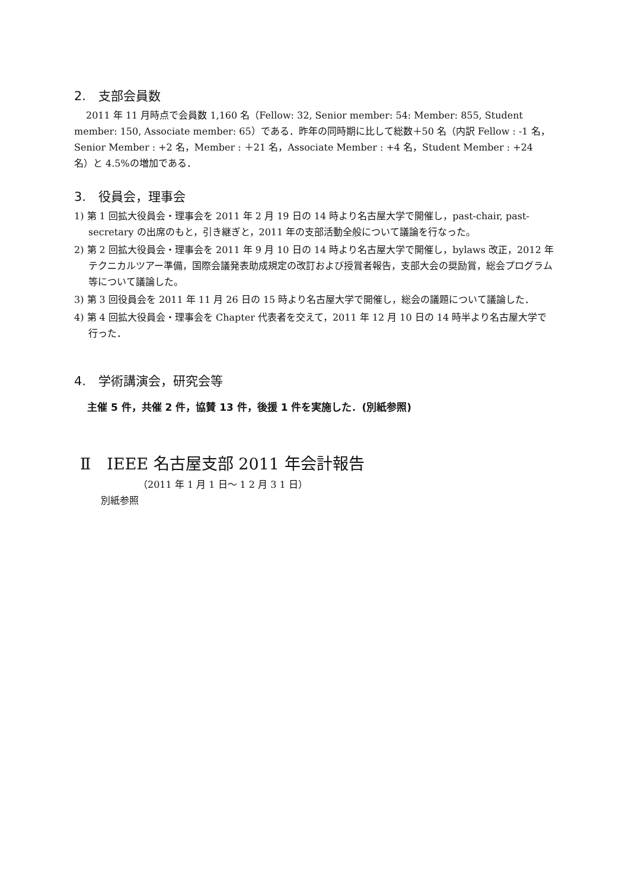2.　支部会員数
2011 年 11 月時点で会員数 1,160 名（Fellow: 32, Senior member: 54: Member: 855, Student member: 150, Associate member: 65）である．昨年の同時期に比して総数＋50 名（内訳 Fellow : -1 名，Senior Member : +2 名，Member : ＋21 名，Associate Member : +4 名，Student Member : +24 名）と 4.5%の増加である．
3.　役員会，理事会
1) 第 1 回拡大役員会・理事会を 2011 年 2 月 19 日の 14 時より名古屋大学で開催し，past-chair, past-secretary の出席のもと，引き継ぎと，2011 年の支部活動全般について議論を行なった。
2) 第 2 回拡大役員会・理事会を 2011 年 9 月 10 日の 14 時より名古屋大学で開催し，bylaws 改正，2012 年テクニカルツアー準備，国際会議発表助成規定の改訂および授賞者報告，支部大会の奨励賞，総会プログラム等について議論した。
3) 第 3 回役員会を 2011 年 11 月 26 日の 15 時より名古屋大学で開催し，総会の議題について議論した．
4) 第 4 回拡大役員会・理事会を Chapter 代表者を交えて，2011 年 12 月 10 日の 14 時半より名古屋大学で行った．
4.　学術講演会，研究会等
主催 5 件，共催 2 件，協賛 13 件，後援 1 件を実施した．(別紙参照)
Ⅱ　IEEE 名古屋支部 2011 年会計報告
（2011 年 1 月 1 日～ 1 2 月 3 1 日）
別紙参照